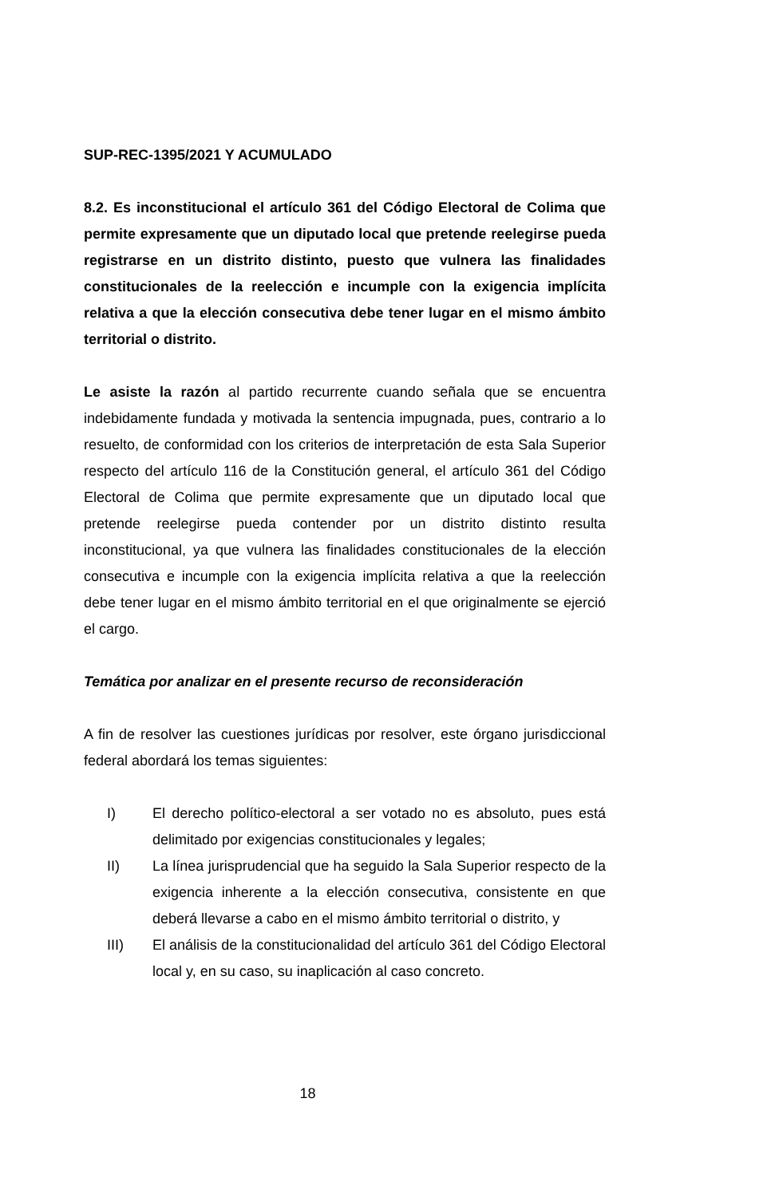SUP-REC-1395/2021 Y ACUMULADO
8.2. Es inconstitucional el artículo 361 del Código Electoral de Colima que permite expresamente que un diputado local que pretende reelegirse pueda registrarse en un distrito distinto, puesto que vulnera las finalidades constitucionales de la reelección e incumple con la exigencia implícita relativa a que la elección consecutiva debe tener lugar en el mismo ámbito territorial o distrito.
Le asiste la razón al partido recurrente cuando señala que se encuentra indebidamente fundada y motivada la sentencia impugnada, pues, contrario a lo resuelto, de conformidad con los criterios de interpretación de esta Sala Superior respecto del artículo 116 de la Constitución general, el artículo 361 del Código Electoral de Colima que permite expresamente que un diputado local que pretende reelegirse pueda contender por un distrito distinto resulta inconstitucional, ya que vulnera las finalidades constitucionales de la elección consecutiva e incumple con la exigencia implícita relativa a que la reelección debe tener lugar en el mismo ámbito territorial en el que originalmente se ejerció el cargo.
Temática por analizar en el presente recurso de reconsideración
A fin de resolver las cuestiones jurídicas por resolver, este órgano jurisdiccional federal abordará los temas siguientes:
I) El derecho político-electoral a ser votado no es absoluto, pues está delimitado por exigencias constitucionales y legales;
II) La línea jurisprudencial que ha seguido la Sala Superior respecto de la exigencia inherente a la elección consecutiva, consistente en que deberá llevarse a cabo en el mismo ámbito territorial o distrito, y
III) El análisis de la constitucionalidad del artículo 361 del Código Electoral local y, en su caso, su inaplicación al caso concreto.
18